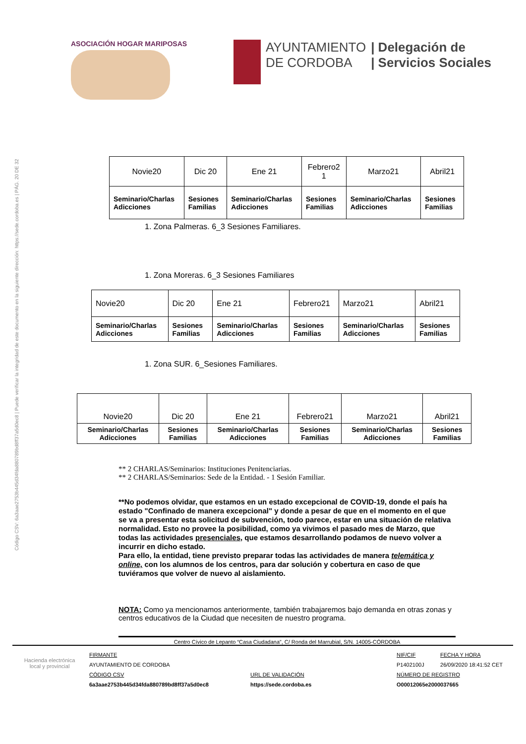Código CSV: 6a3aae2753b445d34fda880789bd8ff37a5d0ec8 | Puede verificar la integridad de este documento en la siguiente dirección: https://sede.cordoba.es | PÁG. 20 DE 32
ASOCIACIÓN HOGAR MARIPOSAS
AYUNTAMIENTO
DE CORDOBA
| Delegación de
| Servicios Sociales
| Novie20 | Dic 20 | Ene 21 | Febrero2 1 | Marzo21 | Abril21 |
| Seminario/Charlas Adicciones | Sesiones Familias | Seminario/Charlas Adicciones | Sesiones Familias | Seminario/Charlas Adicciones | Sesiones Familias |
1. Zona Palmeras. 6_3 Sesiones Familiares.
1. Zona Moreras. 6_3 Sesiones Familiares
| Novie20 | Dic 20 | Ene 21 | Febrero21 | Marzo21 | Abril21 |
| Seminario/Charlas Adicciones | Sesiones Familias | Seminario/Charlas Adicciones | Sesiones Familias | Seminario/Charlas Adicciones | Sesiones Familias |
1. Zona SUR. 6_Sesiones Familiares.
| Novie20 | Dic 20 | Ene 21 | Febrero21 | Marzo21 | Abril21 |
| Seminario/Charlas Adicciones | Sesiones Familias | Seminario/Charlas Adicciones | Sesiones Familias | Seminario/Charlas Adicciones | Sesiones Familias |
** 2 CHARLAS/Seminarios: Instituciones Penitenciarias.
** 2 CHARLAS/Seminarios: Sede de la Entidad. - 1 Sesión Familiar.
**No podemos olvidar, que estamos en un estado excepcional de COVID-19, donde el país ha estado "Confinado de manera excepcional" y donde a pesar de que en el momento en el que se va a presentar esta solicitud de subvención, todo parece, estar en una situación de relativa normalidad. Esto no provee la posibilidad, como ya vivimos el pasado mes de Marzo, que todas las actividades presenciales, que estamos desarrollando podamos de nuevo volver a incurrir en dicho estado.
Para ello, la entidad, tiene previsto preparar todas las actividades de manera telemática y online, con los alumnos de los centros, para dar solución y cobertura en caso de que tuviéramos que volver de nuevo al aislamiento.
NOTA: Como ya mencionamos anteriormente, también trabajaremos bajo demanda en otras zonas y centros educativos de la Ciudad que necesiten de nuestro programa.
Centro Cívico de Lepanto “Casa Ciudadana”, C/ Ronda del Marrubial, S/N. 14005-CÓRDOBA
Hacienda electrónica local y provincial
FIRMANTE
AYUNTAMIENTO DE CORDOBA
CÓDIGO CSV
6a3aae2753b445d34fda880789bd8ff37a5d0ec8
URL DE VALIDACIÓN
https://sede.cordoba.es
NIF/CIF FECHA Y HORA
P1402100J 26/09/2020 18:41:52 CET
NÚMERO DE REGISTRO
O00012065e2000037665